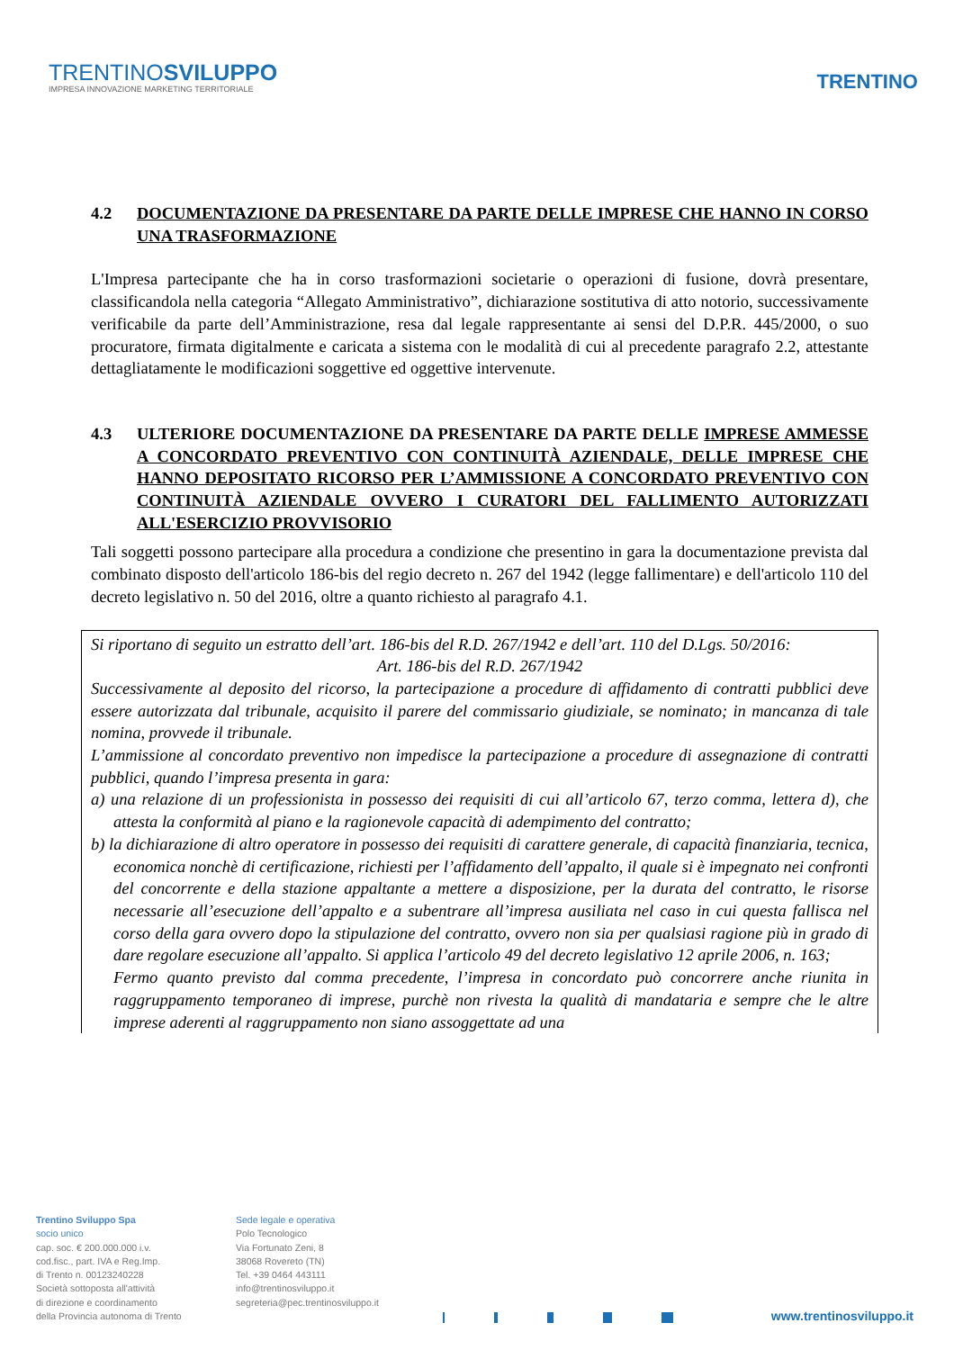TRENTINOSVILUPPO
IMPRESA INNOVAZIONE MARKETING TERRITORIALE
TRENTINO
4.2 DOCUMENTAZIONE DA PRESENTARE DA PARTE DELLE IMPRESE CHE HANNO IN CORSO UNA TRASFORMAZIONE
L'Impresa partecipante che ha in corso trasformazioni societarie o operazioni di fusione, dovrà presentare, classificandola nella categoria “Allegato Amministrativo”, dichiarazione sostitutiva di atto notorio, successivamente verificabile da parte dell’Amministrazione, resa dal legale rappresentante ai sensi del D.P.R. 445/2000, o suo procuratore, firmata digitalmente e caricata a sistema con le modalità di cui al precedente paragrafo 2.2, attestante dettagliatamente le modificazioni soggettive ed oggettive intervenute.
4.3 ULTERIORE DOCUMENTAZIONE DA PRESENTARE DA PARTE DELLE IMPRESE AMMESSE A CONCORDATO PREVENTIVO CON CONTINUITÀ AZIENDALE, DELLE IMPRESE CHE HANNO DEPOSITATO RICORSO PER L’AMMISSIONE A CONCORDATO PREVENTIVO CON CONTINUITÀ AZIENDALE OVVERO I CURATORI DEL FALLIMENTO AUTORIZZATI ALL'ESERCIZIO PROVVISORIO
Tali soggetti possono partecipare alla procedura a condizione che presentino in gara la documentazione prevista dal combinato disposto dell'articolo 186-bis del regio decreto n. 267 del 1942 (legge fallimentare) e dell'articolo 110 del decreto legislativo n. 50 del 2016, oltre a quanto richiesto al paragrafo 4.1.
Si riportano di seguito un estratto dell’art. 186-bis del R.D. 267/1942 e dell’art. 110 del D.Lgs. 50/2016:
Art. 186-bis del R.D. 267/1942
Successivamente al deposito del ricorso, la partecipazione a procedure di affidamento di contratti pubblici deve essere autorizzata dal tribunale, acquisito il parere del commissario giudiziale, se nominato; in mancanza di tale nomina, provvede il tribunale.
L’ammissione al concordato preventivo non impedisce la partecipazione a procedure di assegnazione di contratti pubblici, quando l’impresa presenta in gara:
a) una relazione di un professionista in possesso dei requisiti di cui all’articolo 67, terzo comma, lettera d), che attesta la conformità al piano e la ragionevole capacità di adempimento del contratto;
b) la dichiarazione di altro operatore in possesso dei requisiti di carattere generale, di capacità finanziaria, tecnica, economica nonchè di certificazione, richiesti per l’affidamento dell’appalto, il quale si è impegnato nei confronti del concorrente e della stazione appaltante a mettere a disposizione, per la durata del contratto, le risorse necessarie all’esecuzione dell’appalto e a subentrare all’impresa ausiliata nel caso in cui questa fallisca nel corso della gara ovvero dopo la stipulazione del contratto, ovvero non sia per qualsiasi ragione più in grado di dare regolare esecuzione all’appalto. Si applica l’articolo 49 del decreto legislativo 12 aprile 2006, n. 163;
Fermo quanto previsto dal comma precedente, l’impresa in concordato può concorrere anche riunita in raggruppamento temporaneo di imprese, purchè non rivesta la qualità di mandataria e sempre che le altre imprese aderenti al raggruppamento non siano assoggettate ad una
Trentino Sviluppo Spa
socio unico
cap. soc. € 200.000.000 i.v.
cod.fisc., part. IVA e Reg.Imp.
di Trento n. 00123240228
Società sottoposta all'attività
di direzione e coordinamento
della Provincia autonoma di Trento
Sede legale e operativa
Polo Tecnologico
Via Fortunato Zeni, 8
38068 Rovereto (TN)
Tel. +39 0464 443111
info@trentinosviluppo.it
segreteria@pec.trentinosviluppo.it
www.trentinosviluppo.it